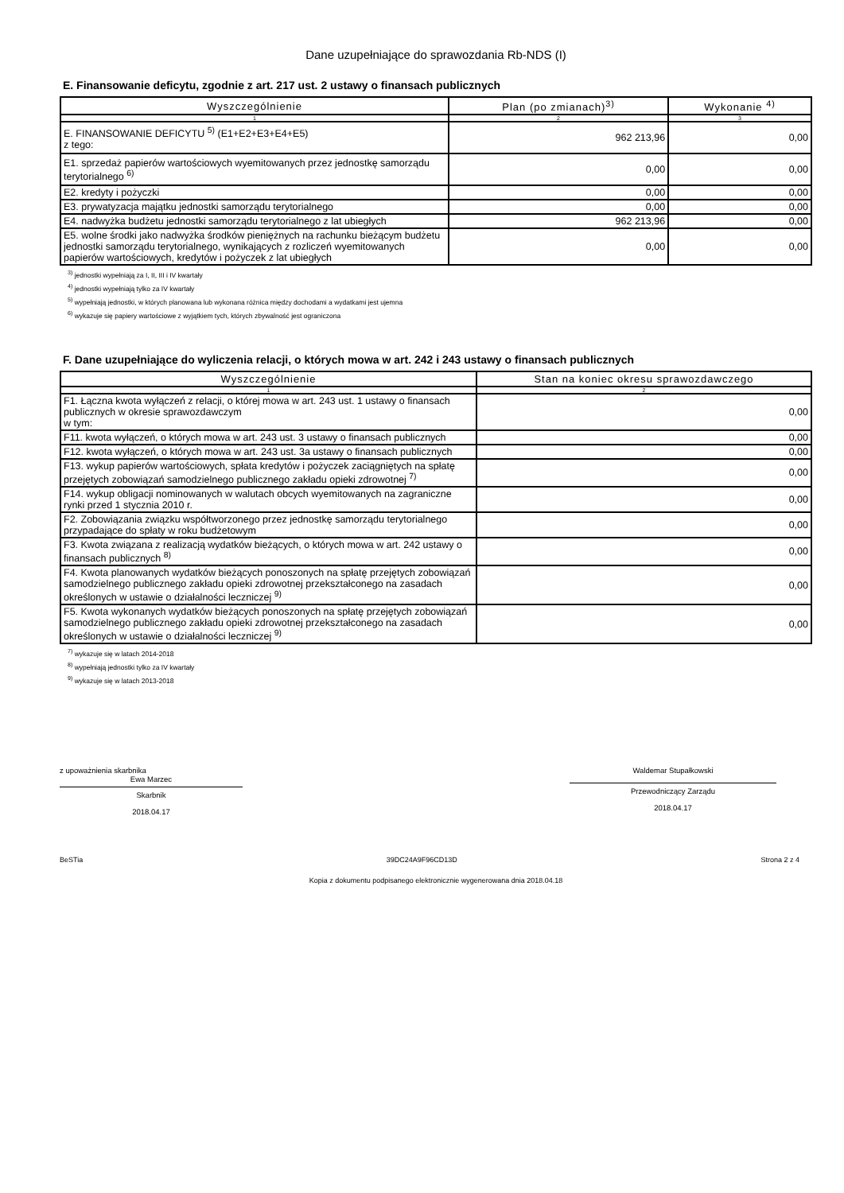Dane uzupełniające do sprawozdania Rb-NDS (I)
E. Finansowanie deficytu, zgodnie z art. 217 ust. 2 ustawy o finansach publicznych
| Wyszczególnienie | Plan (po zmianach)<sup>3)</sup> | Wykonanie <sup>4)</sup> |
| --- | --- | --- |
| 1 | 2 | 3 |
| E. FINANSOWANIE DEFICYTU <sup>5)</sup> (E1+E2+E3+E4+E5) z tego: | 962 213,96 | 0,00 |
| E1. sprzedaż papierów wartościowych wyemitowanych przez jednostkę samorządu terytorialnego <sup>6)</sup> | 0,00 | 0,00 |
| E2. kredyty i pożyczki | 0,00 | 0,00 |
| E3. prywatyzacja majątku jednostki samorządu terytorialnego | 0,00 | 0,00 |
| E4. nadwyżka budżetu jednostki samorządu terytorialnego z lat ubiegłych | 962 213,96 | 0,00 |
| E5. wolne środki jako nadwyżka środków pieniężnych na rachunku bieżącym budżetu jednostki samorządu terytorialnego, wynikających z rozliczeń wyemitowanych papierów wartościowych, kredytów i pożyczek z lat ubiegłych | 0,00 | 0,00 |
<sup>3)</sup> jednostki wypełniają za I, II, III i IV kwartały
<sup>4)</sup> jednostki wypełniają tylko za IV kwartały
<sup>5)</sup> wypełniają jednostki, w których planowana lub wykonana różnica między dochodami a wydatkami jest ujemna
<sup>6)</sup> wykazuje się papiery wartościowe z wyjątkiem tych, których zbywalność jest ograniczona
F. Dane uzupełniające do wyliczenia relacji, o których mowa w art. 242 i 243 ustawy o finansach publicznych
| Wyszczególnienie | Stan na koniec okresu sprawozdawczego |
| --- | --- |
| 1 | 2 |
| F1. Łączna kwota wyłączeń z relacji, o której mowa w art. 243 ust. 1 ustawy o finansach publicznych w okresie sprawozdawczym w tym: | 0,00 |
| F11. kwota wyłączeń, o których mowa w art. 243 ust. 3 ustawy o finansach publicznych | 0,00 |
| F12. kwota wyłączeń, o których mowa w art. 243 ust. 3a ustawy o finansach publicznych | 0,00 |
| F13. wykup papierów wartościowych, spłata kredytów i pożyczek zaciągniętych na spłatę przejętych zobowiązań samodzielnego publicznego zakładu opieki zdrowotnej <sup>7)</sup> | 0,00 |
| F14. wykup obligacji nominowanych w walutach obcych wyemitowanych na zagraniczne rynki przed 1 stycznia 2010 r. | 0,00 |
| F2. Zobowiązania związku współtworzonego przez jednostkę samorządu terytorialnego przypadające do spłaty w roku budżetowym | 0,00 |
| F3. Kwota związana z realizacją wydatków bieżących, o których mowa w art. 242 ustawy o finansach publicznych <sup>8)</sup> | 0,00 |
| F4. Kwota planowanych wydatków bieżących ponoszonych na spłatę przejętych zobowiązań samodzielnego publicznego zakładu opieki zdrowotnej przekształconego na zasadach określonych w ustawie o działalności leczniczej <sup>9)</sup> | 0,00 |
| F5. Kwota wykonanych wydatków bieżących ponoszonych na spłatę przejętych zobowiązań samodzielnego publicznego zakładu opieki zdrowotnej przekształconego na zasadach określonych w ustawie o działalności leczniczej <sup>9)</sup> | 0,00 |
<sup>7)</sup> wykazuje się w latach 2014-2018
<sup>8)</sup> wypełniają jednostki tylko za IV kwartały
<sup>9)</sup> wykazuje się w latach 2013-2018
z upoważnienia skarbnika
Ewa Marzec
Skarbnik
2018.04.17
Waldemar Stupałkowski
Przewodniczący Zarządu
2018.04.17
BeSTia 39DC24A9F96CD13D Strona 2 z 4
Kopia z dokumentu podpisanego elektronicznie wygenerowana dnia 2018.04.18